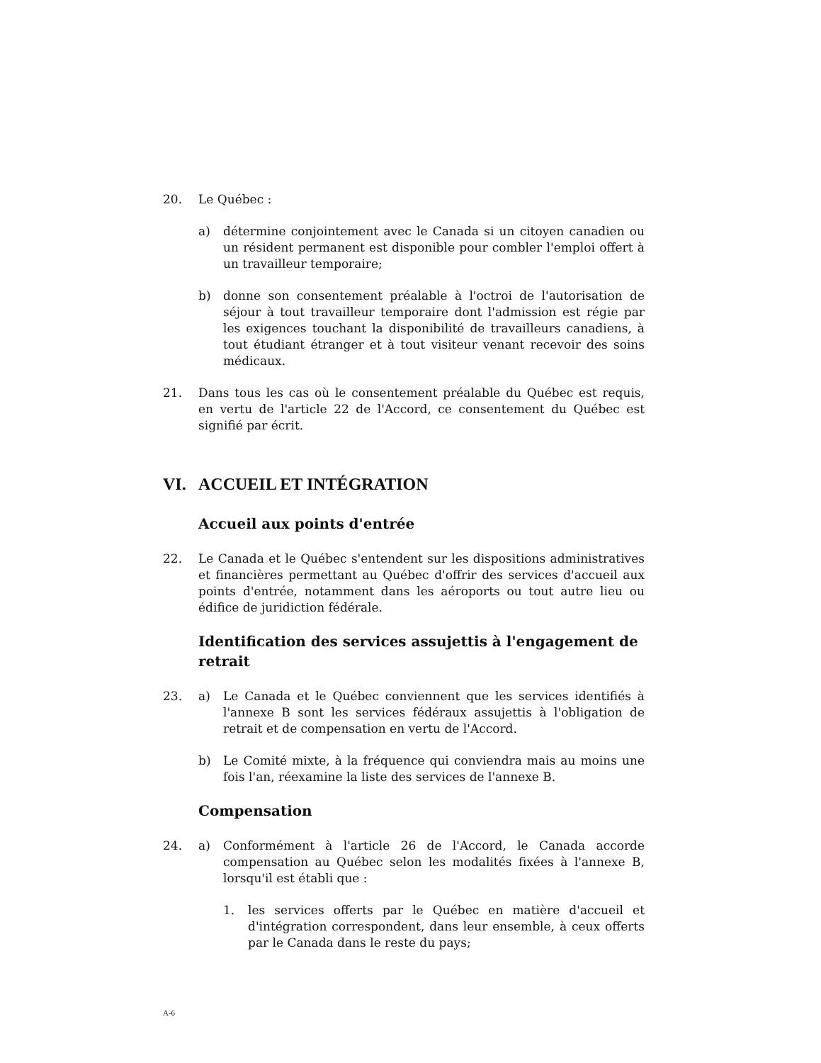20. Le Québec :
a) détermine conjointement avec le Canada si un citoyen canadien ou un résident permanent est disponible pour combler l'emploi offert à un travailleur temporaire;
b) donne son consentement préalable à l'octroi de l'autorisation de séjour à tout travailleur temporaire dont l'admission est régie par les exigences touchant la disponibilité de travailleurs canadiens, à tout étudiant étranger et à tout visiteur venant recevoir des soins médicaux.
21. Dans tous les cas où le consentement préalable du Québec est requis, en vertu de l'article 22 de l'Accord, ce consentement du Québec est signifié par écrit.
VI. ACCUEIL ET INTÉGRATION
Accueil aux points d'entrée
22. Le Canada et le Québec s'entendent sur les dispositions administratives et financières permettant au Québec d'offrir des services d'accueil aux points d'entrée, notamment dans les aéroports ou tout autre lieu ou édifice de juridiction fédérale.
Identification des services assujettis à l'engagement de retrait
23. a) Le Canada et le Québec conviennent que les services identifiés à l'annexe B sont les services fédéraux assujettis à l'obligation de retrait et de compensation en vertu de l'Accord.
b) Le Comité mixte, à la fréquence qui conviendra mais au moins une fois l'an, réexamine la liste des services de l'annexe B.
Compensation
24. a) Conformément à l'article 26 de l'Accord, le Canada accorde compensation au Québec selon les modalités fixées à l'annexe B, lorsqu'il est établi que :
1. les services offerts par le Québec en matière d'accueil et d'intégration correspondent, dans leur ensemble, à ceux offerts par le Canada dans le reste du pays;
A-6